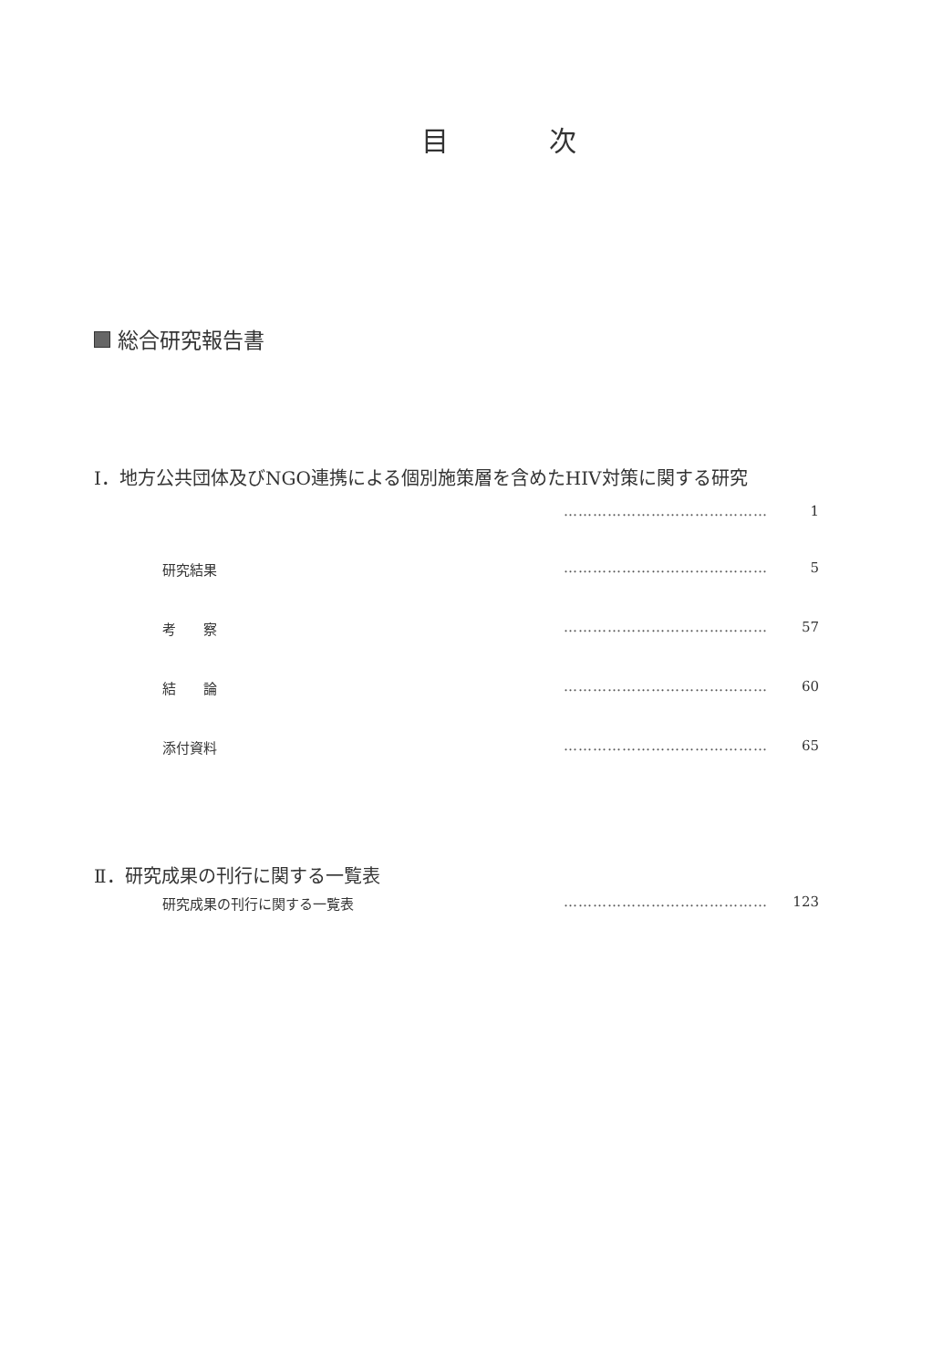目 次
総合研究報告書
Ⅰ．地方公共団体及びNGO連携による個別施策層を含めたHIV対策に関する研究
…………………………………… 1
研究結果 …………………………………… 5
考　　察 …………………………………… 57
結　　論 …………………………………… 60
添付資料 …………………………………… 65
Ⅱ．研究成果の刊行に関する一覧表
研究成果の刊行に関する一覧表 …………………………………… 123